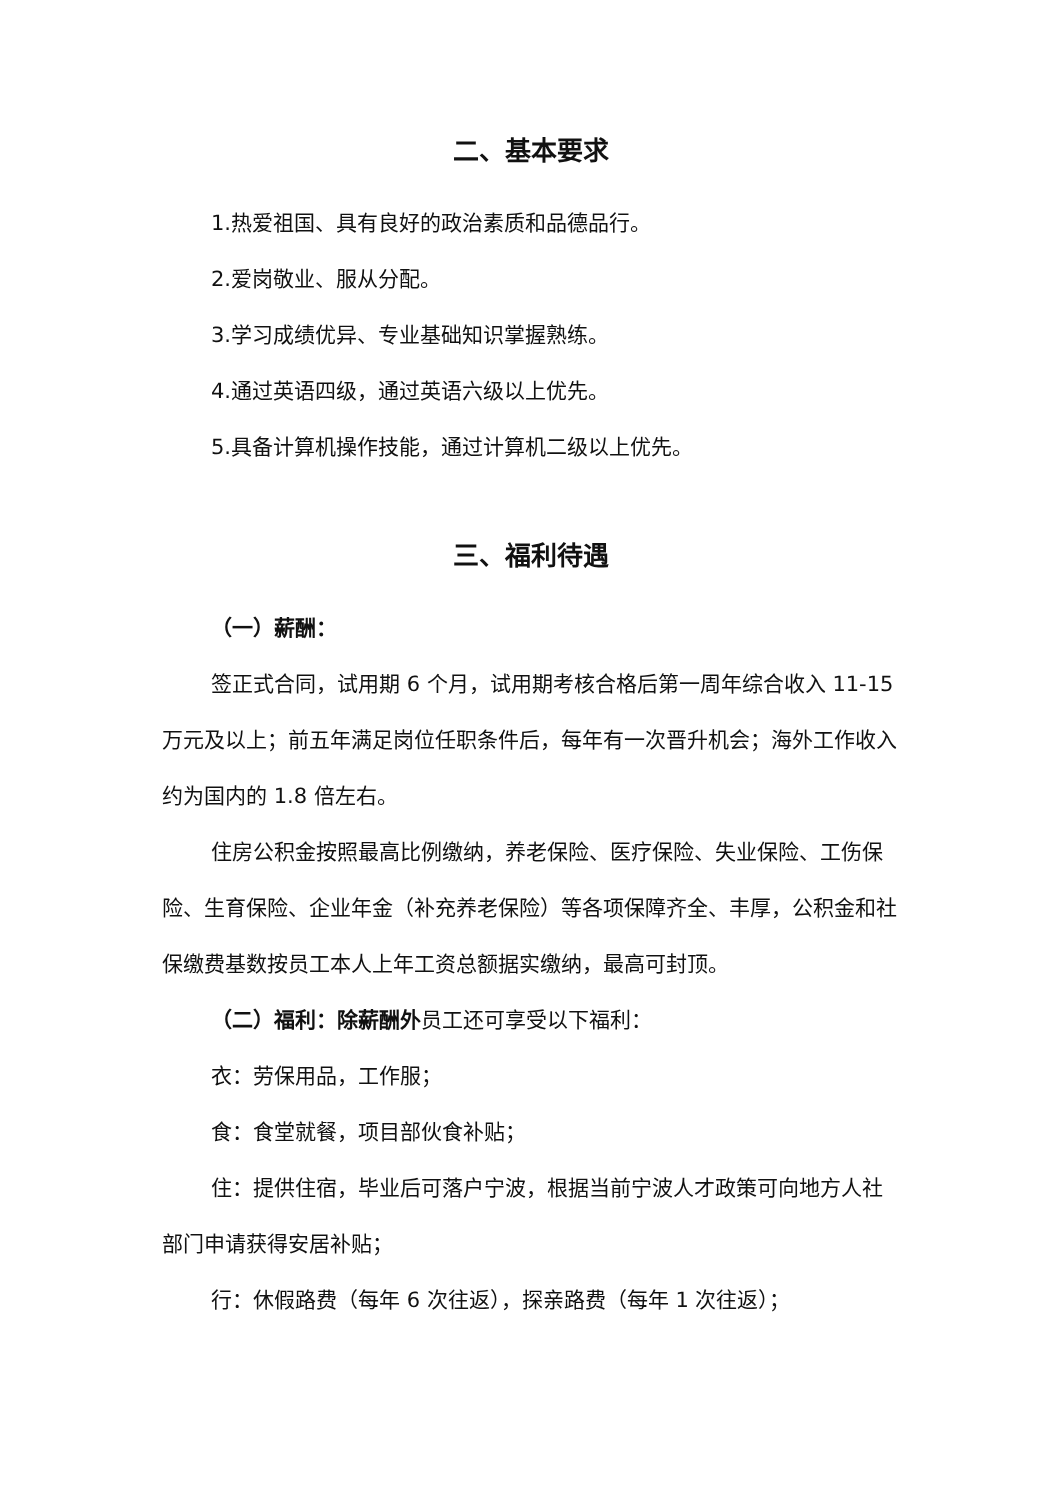二、基本要求
1.热爱祖国、具有良好的政治素质和品德品行。
2.爱岗敬业、服从分配。
3.学习成绩优异、专业基础知识掌握熟练。
4.通过英语四级，通过英语六级以上优先。
5.具备计算机操作技能，通过计算机二级以上优先。
三、福利待遇
（一）薪酬：
签正式合同，试用期 6 个月，试用期考核合格后第一周年综合收入 11-15 万元及以上；前五年满足岗位任职条件后，每年有一次晋升机会；海外工作收入约为国内的 1.8 倍左右。
住房公积金按照最高比例缴纳，养老保险、医疗保险、失业保险、工伤保险、生育保险、企业年金（补充养老保险）等各项保障齐全、丰厚，公积金和社保缴费基数按员工本人上年工资总额据实缴纳，最高可封顶。
（二）福利：除薪酬外员工还可享受以下福利：
衣：劳保用品，工作服；
食：食堂就餐，项目部伙食补贴；
住：提供住宿，毕业后可落户宁波，根据当前宁波人才政策可向地方人社部门申请获得安居补贴；
行：休假路费（每年 6 次往返），探亲路费（每年 1 次往返）；